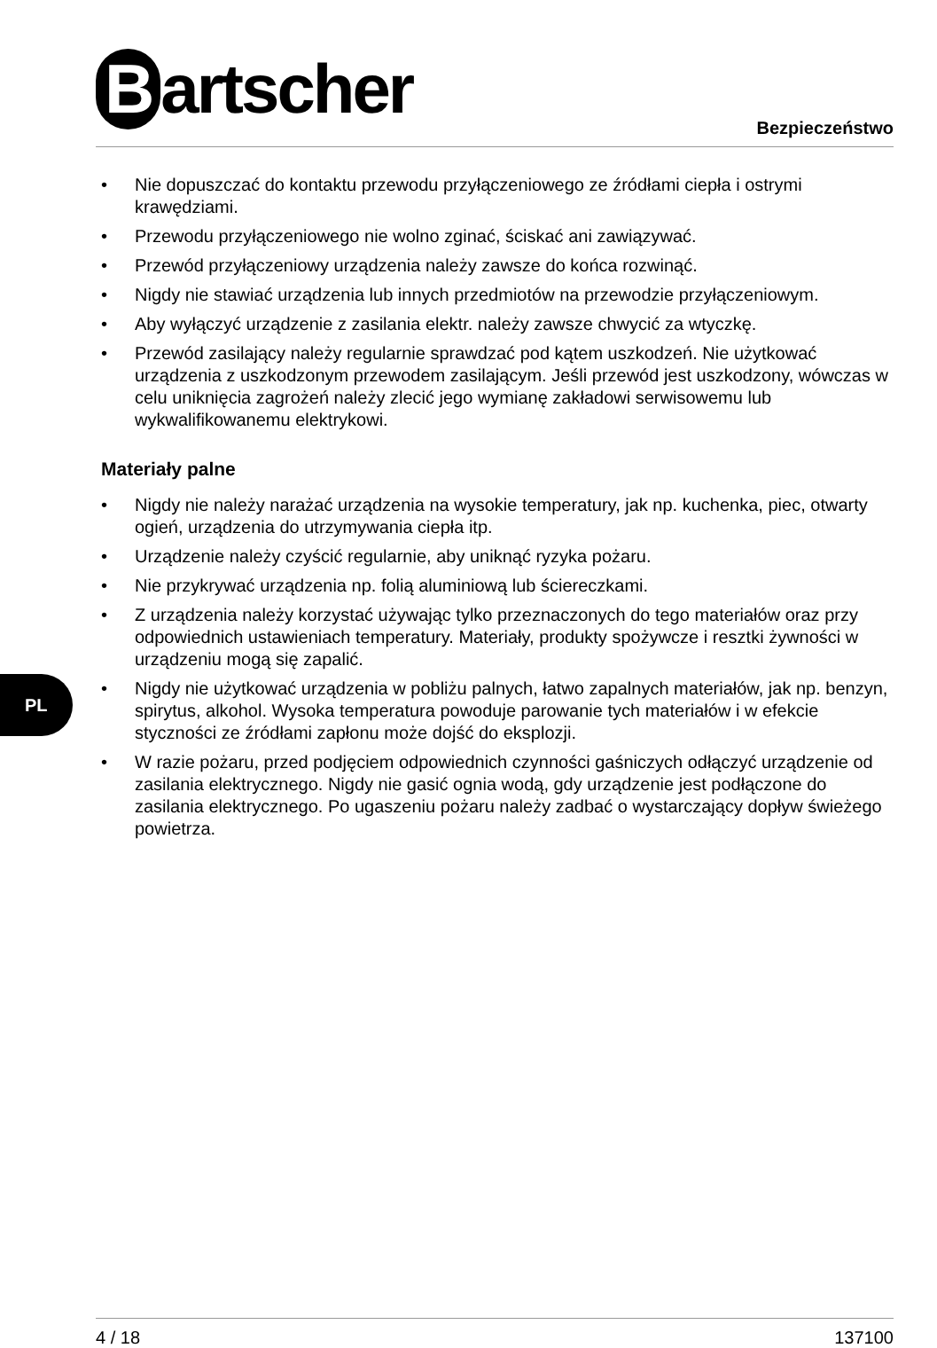Bartscher Bezpieczeństwo
• Nie dopuszczać do kontaktu przewodu przyłączeniowego ze źródłami ciepła i ostrymi krawędziami.
• Przewodu przyłączeniowego nie wolno zginać, ściskać ani zawiązywać.
• Przewód przyłączeniowy urządzenia należy zawsze do końca rozwinąć.
• Nigdy nie stawiać urządzenia lub innych przedmiotów na przewodzie przyłączeniowym.
• Aby wyłączyć urządzenie z zasilania elektr. należy zawsze chwycić za wtyczkę.
• Przewód zasilający należy regularnie sprawdzać pod kątem uszkodzeń. Nie użytkować urządzenia z uszkodzonym przewodem zasilającym. Jeśli przewód jest uszkodzony, wówczas w celu uniknięcia zagrożeń należy zlecić jego wymianę zakładowi serwisowemu lub wykwalifikowanemu elektrykowi.
Materiały palne
• Nigdy nie należy narażać urządzenia na wysokie temperatury, jak np. kuchenka, piec, otwarty ogień, urządzenia do utrzymywania ciepła itp.
• Urządzenie należy czyścić regularnie, aby uniknąć ryzyka pożaru.
• Nie przykrywać urządzenia np. folią aluminiową lub ściereczkami.
• Z urządzenia należy korzystać używając tylko przeznaczonych do tego materiałów oraz przy odpowiednich ustawieniach temperatury. Materiały, produkty spożywcze i resztki żywności w urządzeniu mogą się zapalić.
• Nigdy nie użytkować urządzenia w pobliżu palnych, łatwo zapalnych materiałów, jak np. benzyn, spirytus, alkohol. Wysoka temperatura powoduje parowanie tych materiałów i w efekcie styczności ze źródłami zapłonu może dojść do eksplozji.
• W razie pożaru, przed podjęciem odpowiednich czynności gaśniczych odłączyć urządzenie od zasilania elektrycznego. Nigdy nie gasić ognia wodą, gdy urządzenie jest podłączone do zasilania elektrycznego. Po ugaszeniu pożaru należy zadbać o wystarczający dopływ świeżego powietrza.
PL
4 / 18 137100